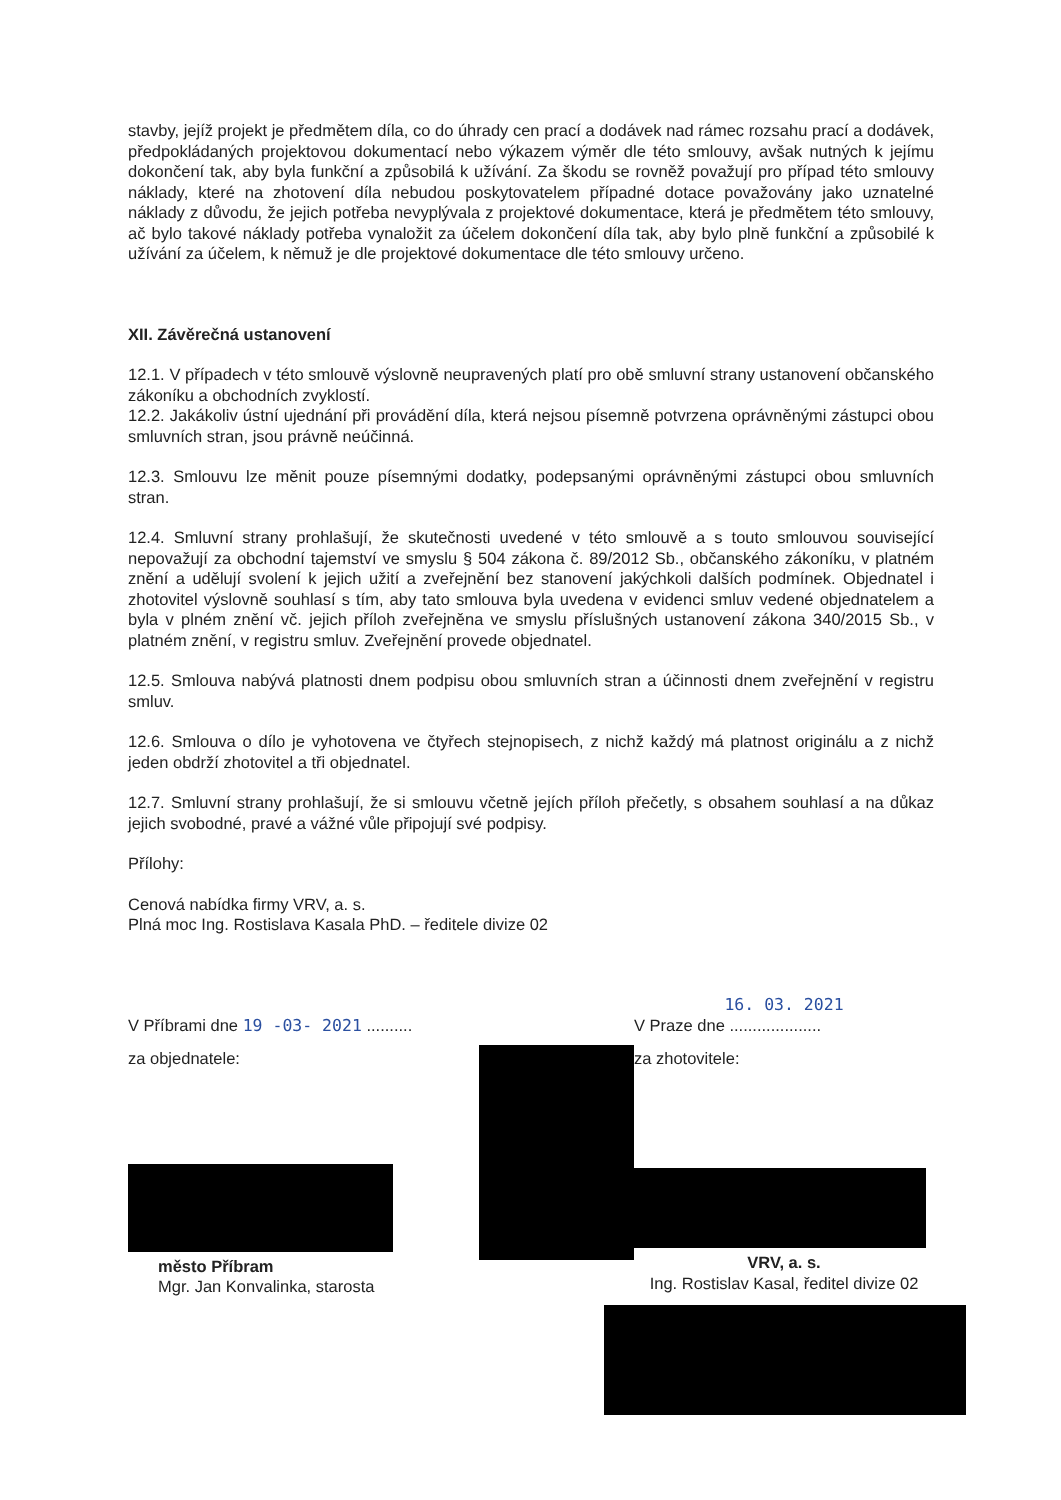stavby, jejíž projekt je předmětem díla, co do úhrady cen prací a dodávek nad rámec rozsahu prací a dodávek, předpokládaných projektovou dokumentací nebo výkazem výměr dle této smlouvy, avšak nutných k jejímu dokončení tak, aby byla funkční a způsobilá k užívání. Za škodu se rovněž považují pro případ této smlouvy náklady, které na zhotovení díla nebudou poskytovatelem případné dotace považovány jako uznatelné náklady z důvodu, že jejich potřeba nevyplývala z projektové dokumentace, která je předmětem této smlouvy, ač bylo takové náklady potřeba vynaložit za účelem dokončení díla tak, aby bylo plně funkční a způsobilé k užívání za účelem, k němuž je dle projektové dokumentace dle této smlouvy určeno.
XII. Závěrečná ustanovení
12.1. V případech v této smlouvě výslovně neupravených platí pro obě smluvní strany ustanovení občanského zákoníku a obchodních zvyklostí.
12.2. Jakákoliv ústní ujednání při provádění díla, která nejsou písemně potvrzena oprávněnými zástupci obou smluvních stran, jsou právně neúčinná.
12.3. Smlouvu lze měnit pouze písemnými dodatky, podepsanými oprávněnými zástupci obou smluvních stran.
12.4. Smluvní strany prohlašují, že skutečnosti uvedené v této smlouvě a s touto smlouvou související nepovažují za obchodní tajemství ve smyslu § 504 zákona č. 89/2012 Sb., občanského zákoníku, v platném znění a udělují svolení k jejich užití a zveřejnění bez stanovení jakýchkoli dalších podmínek. Objednatel i zhotovitel výslovně souhlasí s tím, aby tato smlouva byla uvedena v evidenci smluv vedené objednatelem a byla v plném znění vč. jejich příloh zveřejněna ve smyslu příslušných ustanovení zákona 340/2015 Sb., v platném znění, v registru smluv. Zveřejnění provede objednatel.
12.5. Smlouva nabývá platnosti dnem podpisu obou smluvních stran a účinnosti dnem zveřejnění v registru smluv.
12.6. Smlouva o dílo je vyhotovena ve čtyřech stejnopisech, z nichž každý má platnost originálu a z nichž jeden obdrží zhotovitel a tři objednatel.
12.7. Smluvní strany prohlašují, že si smlouvu včetně jejích příloh přečetly, s obsahem souhlasí a na důkaz jejich svobodné, pravé a vážné vůle připojují své podpisy.
Přílohy:
Cenová nabídka firmy VRV, a. s.
Plná moc Ing. Rostislava Kasala PhD. – ředitele divize 02
V Příbrami dne 19 -03- 2021 ..........
za objednatele:
město Příbram
Mgr. Jan Konvalinka, starosta
16. 03. 2021
V Praze dne ....................
za zhotovitele:
VRV, a. s.
Ing. Rostislav Kasal, ředitel divize 02